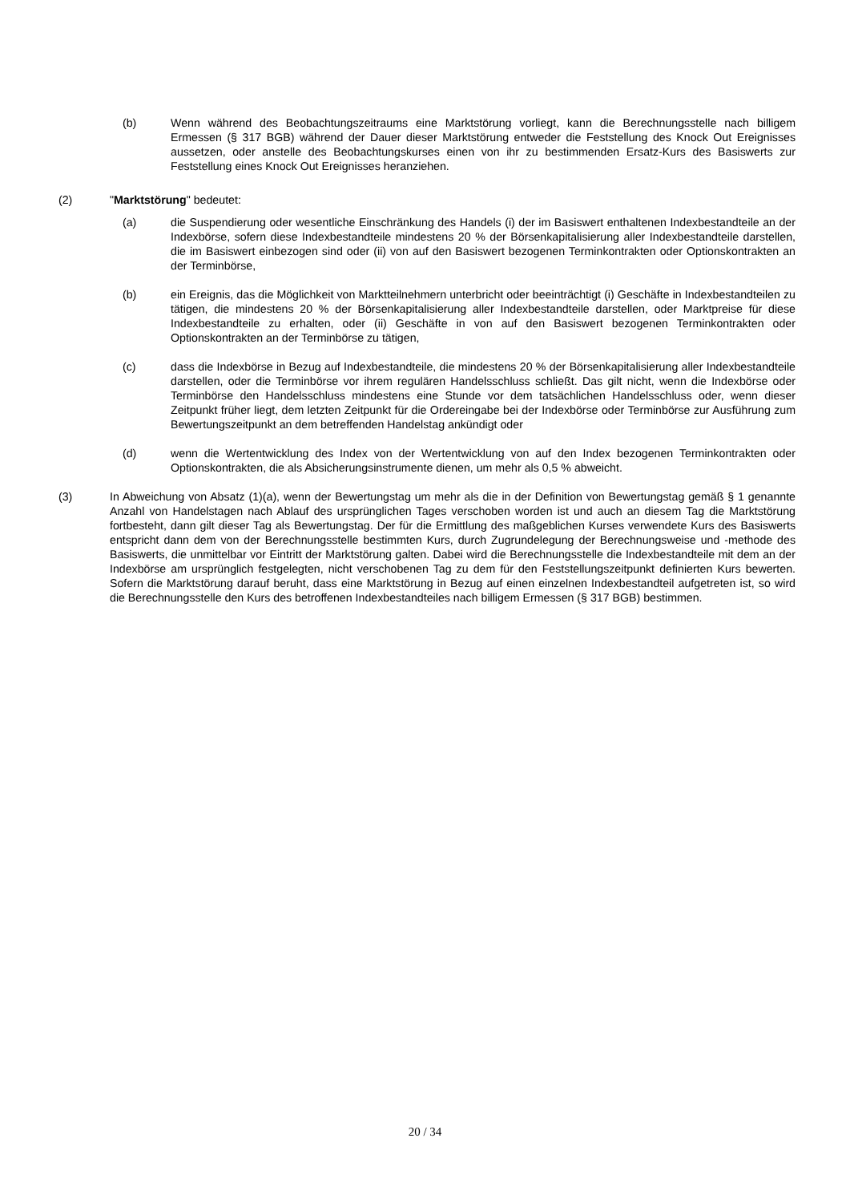(b) Wenn während des Beobachtungszeitraums eine Marktstörung vorliegt, kann die Berechnungsstelle nach billigem Ermessen (§ 317 BGB) während der Dauer dieser Marktstörung entweder die Feststellung des Knock Out Ereignisses aussetzen, oder anstelle des Beobachtungskurses einen von ihr zu bestimmenden Ersatz-Kurs des Basiswerts zur Feststellung eines Knock Out Ereignisses heranziehen.
(2) "Marktstörung" bedeutet:
(a) die Suspendierung oder wesentliche Einschränkung des Handels (i) der im Basiswert enthaltenen Indexbestandteile an der Indexbörse, sofern diese Indexbestandteile mindestens 20 % der Börsenkapitalisierung aller Indexbestandteile darstellen, die im Basiswert einbezogen sind oder (ii) von auf den Basiswert bezogenen Terminkontrakten oder Optionskontrakten an der Terminbörse,
(b) ein Ereignis, das die Möglichkeit von Marktteilnehmern unterbricht oder beeinträchtigt (i) Geschäfte in Indexbestandteilen zu tätigen, die mindestens 20 % der Börsenkapitalisierung aller Indexbestandteile darstellen, oder Marktpreise für diese Indexbestandteile zu erhalten, oder (ii) Geschäfte in von auf den Basiswert bezogenen Terminkontrakten oder Optionskontrakten an der Terminbörse zu tätigen,
(c) dass die Indexbörse in Bezug auf Indexbestandteile, die mindestens 20 % der Börsenkapitalisierung aller Indexbestandteile darstellen, oder die Terminbörse vor ihrem regulären Handelsschluss schließt. Das gilt nicht, wenn die Indexbörse oder Terminbörse den Handelsschluss mindestens eine Stunde vor dem tatsächlichen Handelsschluss oder, wenn dieser Zeitpunkt früher liegt, dem letzten Zeitpunkt für die Ordereingabe bei der Indexbörse oder Terminbörse zur Ausführung zum Bewertungszeitpunkt an dem betreffenden Handelstag ankündigt oder
(d) wenn die Wertentwicklung des Index von der Wertentwicklung von auf den Index bezogenen Terminkontrakten oder Optionskontrakten, die als Absicherungsinstrumente dienen, um mehr als 0,5 % abweicht.
(3) In Abweichung von Absatz (1)(a), wenn der Bewertungstag um mehr als die in der Definition von Bewertungstag gemäß § 1 genannte Anzahl von Handelstagen nach Ablauf des ursprünglichen Tages verschoben worden ist und auch an diesem Tag die Marktstörung fortbesteht, dann gilt dieser Tag als Bewertungstag. Der für die Ermittlung des maßgeblichen Kurses verwendete Kurs des Basiswerts entspricht dann dem von der Berechnungsstelle bestimmten Kurs, durch Zugrundelegung der Berechnungsweise und -methode des Basiswerts, die unmittelbar vor Eintritt der Marktstörung galten. Dabei wird die Berechnungsstelle die Indexbestandteile mit dem an der Indexbörse am ursprünglich festgelegten, nicht verschobenen Tag zu dem für den Feststellungszeitpunkt definierten Kurs bewerten. Sofern die Marktstörung darauf beruht, dass eine Marktstörung in Bezug auf einen einzelnen Indexbestandteil aufgetreten ist, so wird die Berechnungsstelle den Kurs des betroffenen Indexbestandteiles nach billigem Ermessen (§ 317 BGB) bestimmen.
20 / 34